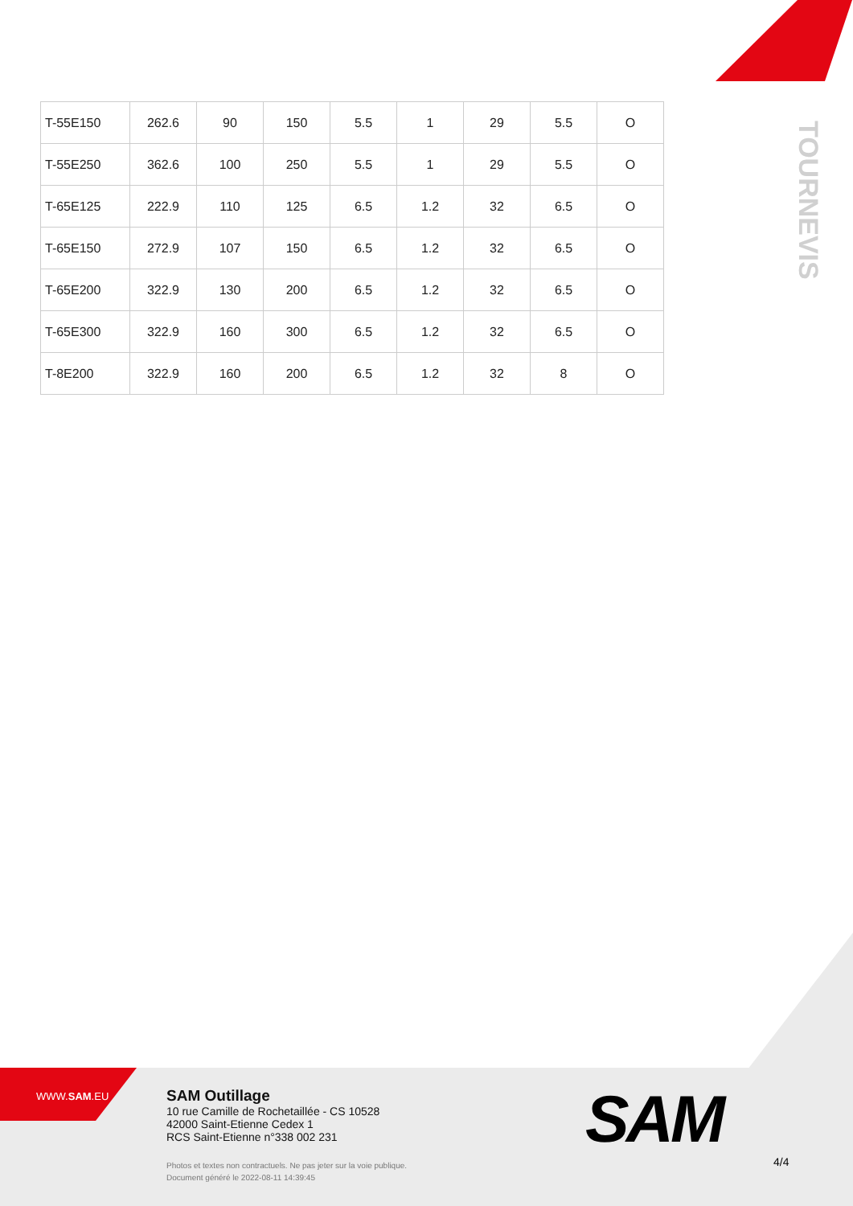TOURNEVIS
| T-55E150 | 262.6 | 90 | 150 | 5.5 | 1 | 29 | 5.5 | O |
| T-55E250 | 362.6 | 100 | 250 | 5.5 | 1 | 29 | 5.5 | O |
| T-65E125 | 222.9 | 110 | 125 | 6.5 | 1.2 | 32 | 6.5 | O |
| T-65E150 | 272.9 | 107 | 150 | 6.5 | 1.2 | 32 | 6.5 | O |
| T-65E200 | 322.9 | 130 | 200 | 6.5 | 1.2 | 32 | 6.5 | O |
| T-65E300 | 322.9 | 160 | 300 | 6.5 | 1.2 | 32 | 6.5 | O |
| T-8E200 | 322.9 | 160 | 200 | 6.5 | 1.2 | 32 | 8 | O |
WWW.SAM.EU
SAM Outillage
10 rue Camille de Rochetaillée - CS 10528
42000 Saint-Etienne Cedex 1
RCS Saint-Etienne n°338 002 231
Photos et textes non contractuels. Ne pas jeter sur la voie publique.
Document généré le 2022-08-11 14:39:45
SAM
4/4